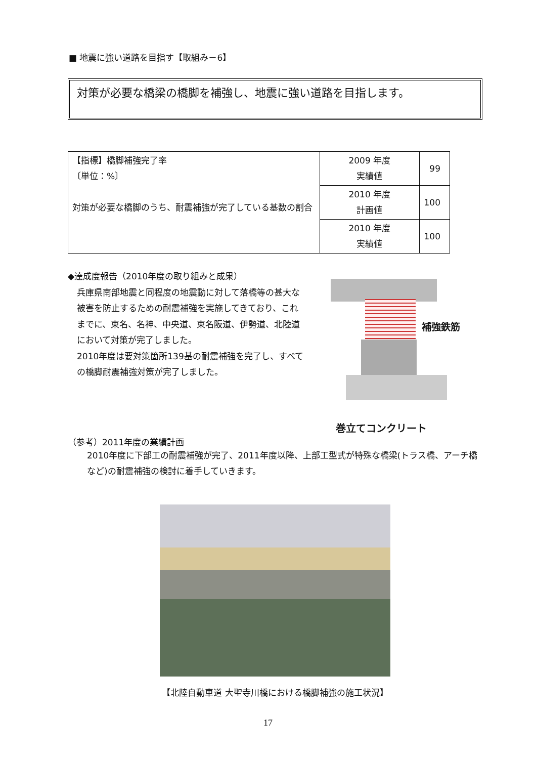■ 地震に強い道路を目指す【取組み－6】
対策が必要な橋梁の橋脚を補強し、地震に強い道路を目指します。
| 【指標】橋脚補強完了率 〔単位：%〕 対策が必要な橋脚のうち、耐震補強が完了している基数の割合 | 2009 年度 実績値 | 99 |
| | 2010 年度 計画値 | 100 |
| | 2010 年度 実績値 | 100 |
◆達成度報告（2010年度の取り組みと成果）
兵庫県南部地震と同程度の地震動に対して落橋等の甚大な被害を防止するための耐震補強を実施してきており、これまでに、東名、名神、中央道、東名阪道、伊勢道、北陸道において対策が完了しました。
2010年度は要対策箇所139基の耐震補強を完了し、すべての橋脚耐震補強対策が完了しました。
補強鉄筋
巻立てコンクリート
（参考）2011年度の業績計画
2010年度に下部工の耐震補強が完了、2011年度以降、上部工型式が特殊な橋梁(トラス橋、アーチ橋など)の耐震補強の検討に着手していきます。
【北陸自動車道 大聖寺川橋における橋脚補強の施工状況】
17